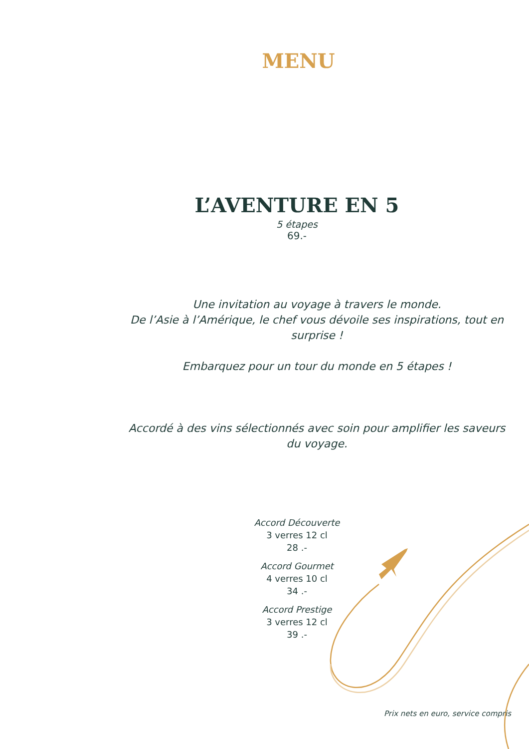MENU
L’AVENTURE EN 5
5 étapes
69.-
Une invitation au voyage à travers le monde.
De l’Asie à l’Amérique, le chef vous dévoile ses inspirations, tout en surprise !
Embarquez pour un tour du monde en 5 étapes !
Accordé à des vins sélectionnés avec soin pour amplifier les saveurs du voyage.
Accord Découverte
3 verres 12 cl
28 .-
Accord Gourmet
4 verres 10 cl
34 .-
Accord Prestige
3 verres 12 cl
39 .-
Prix nets en euro, service compris